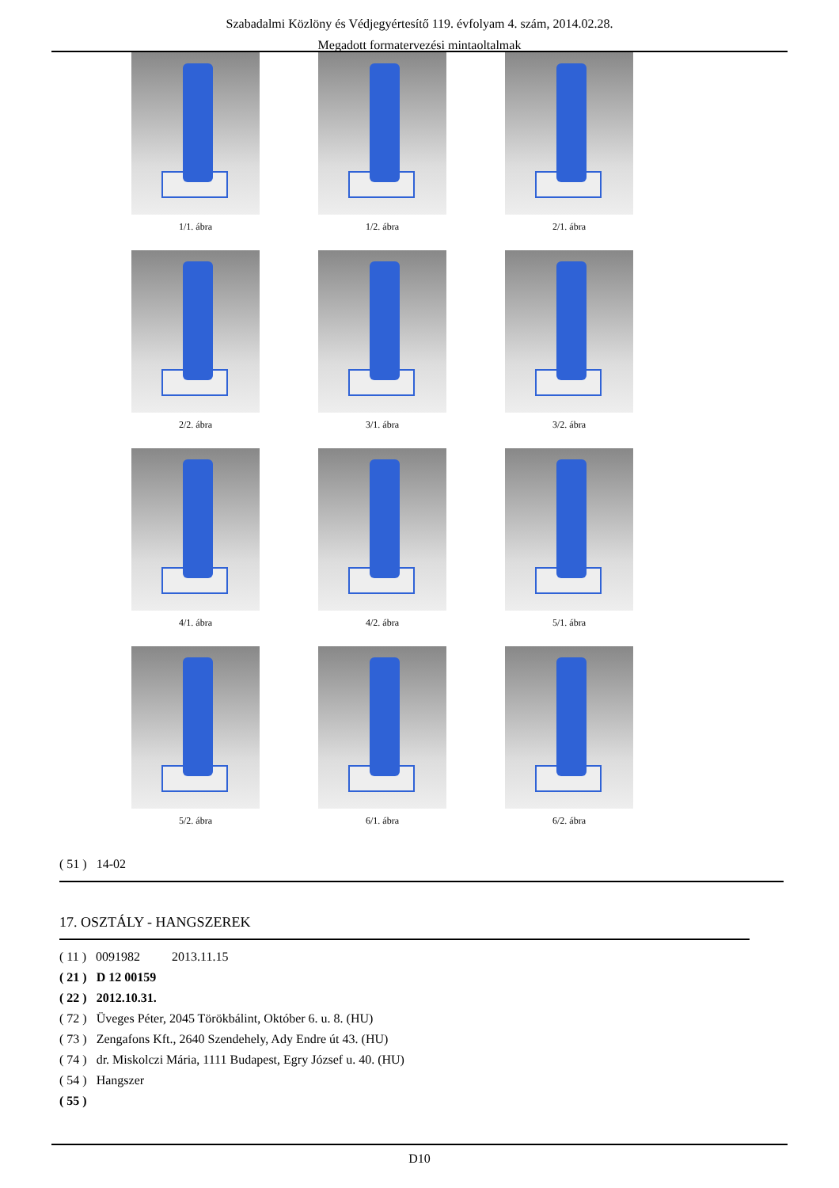Szabadalmi Közlöny és Védjegyértesítő 119. évfolyam 4. szám, 2014.02.28.
Megadott formatervezési mintaoltalmak
1/1. ábra
1/2. ábra
2/1. ábra
2/2. ábra
3/1. ábra
3/2. ábra
4/1. ábra
4/2. ábra
5/1. ábra
5/2. ábra
6/1. ábra
6/2. ábra
( 51 ) 14-02
17. OSZTÁLY - HANGSZEREK
( 11 ) 0091982 2013.11.15
( 21 ) D 12 00159
( 22 ) 2012.10.31.
( 72 ) Üveges Péter, 2045 Törökbálint, Október 6. u. 8. (HU)
( 73 ) Zengafons Kft., 2640 Szendehely, Ady Endre út 43. (HU)
( 74 ) dr. Miskolczi Mária, 1111 Budapest, Egry József u. 40. (HU)
( 54 ) Hangszer
( 55 )
D10